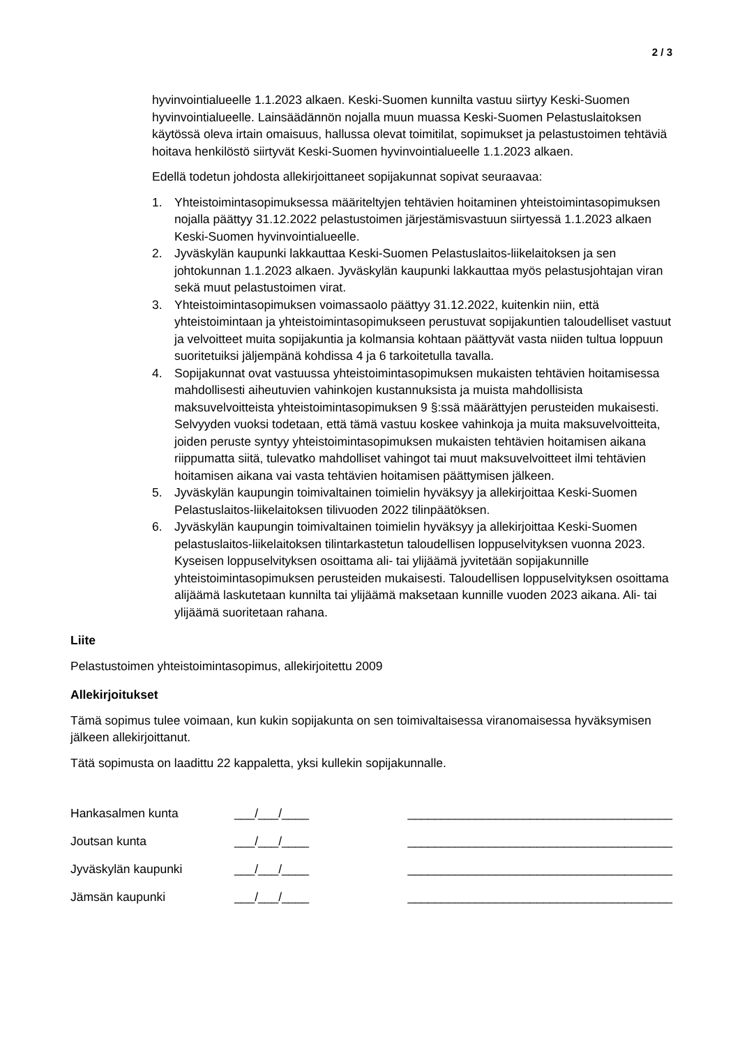2 / 3
hyvinvointialueelle 1.1.2023 alkaen. Keski-Suomen kunnilta vastuu siirtyy Keski-Suomen hyvinvointialueelle. Lainsäädännön nojalla muun muassa Keski-Suomen Pelastuslaitoksen käytössä oleva irtain omaisuus, hallussa olevat toimitilat, sopimukset ja pelastustoimen tehtäviä hoitava henkilöstö siirtyvät Keski-Suomen hyvinvointialueelle 1.1.2023 alkaen.
Edellä todetun johdosta allekirjoittaneet sopijakunnat sopivat seuraavaa:
1. Yhteistoimintasopimuksessa määriteltyjen tehtävien hoitaminen yhteistoimintasopimuksen nojalla päättyy 31.12.2022 pelastustoimen järjestämisvastuun siirtyessä 1.1.2023 alkaen Keski-Suomen hyvinvointialueelle.
2. Jyväskylän kaupunki lakkauttaa Keski-Suomen Pelastuslaitos-liikelaitoksen ja sen johtokunnan 1.1.2023 alkaen. Jyväskylän kaupunki lakkauttaa myös pelastusjohtajan viran sekä muut pelastustoimen virat.
3. Yhteistoimintasopimuksen voimassaolo päättyy 31.12.2022, kuitenkin niin, että yhteistoimintaan ja yhteistoimintasopimukseen perustuvat sopijakuntien taloudelliset vastuut ja velvoitteet muita sopijakuntia ja kolmansia kohtaan päättyvät vasta niiden tultua loppuun suoritetuiksi jäljempänä kohdissa 4 ja 6 tarkoitetulla tavalla.
4. Sopijakunnat ovat vastuussa yhteistoimintasopimuksen mukaisten tehtävien hoitamisessa mahdollisesti aiheutuvien vahinkojen kustannuksista ja muista mahdollisista maksuvelvoitteista yhteistoimintasopimuksen 9 §:ssä määrättyjen perusteiden mukaisesti. Selvyyden vuoksi todetaan, että tämä vastuu koskee vahinkoja ja muita maksuvelvoitteita, joiden peruste syntyy yhteistoimintasopimuksen mukaisten tehtävien hoitamisen aikana riippumatta siitä, tulevatko mahdolliset vahingot tai muut maksuvelvoitteet ilmi tehtävien hoitamisen aikana vai vasta tehtävien hoitamisen päättymisen jälkeen.
5. Jyväskylän kaupungin toimivaltainen toimielin hyväksyy ja allekirjoittaa Keski-Suomen Pelastuslaitos-liikelaitoksen tilivuoden 2022 tilinpäätöksen.
6. Jyväskylän kaupungin toimivaltainen toimielin hyväksyy ja allekirjoittaa Keski-Suomen pelastuslaitos-liikelaitoksen tilintarkastetun taloudellisen loppuselvityksen vuonna 2023. Kyseisen loppuselvityksen osoittama ali- tai ylijäämä jyvitetään sopijakunnille yhteistoimintasopimuksen perusteiden mukaisesti. Taloudellisen loppuselvityksen osoittama alijäämä laskutetaan kunnilta tai ylijäämä maksetaan kunnille vuoden 2023 aikana. Ali- tai ylijäämä suoritetaan rahana.
Liite
Pelastustoimen yhteistoimintasopimus, allekirjoitettu 2009
Allekirjoitukset
Tämä sopimus tulee voimaan, kun kukin sopijakunta on sen toimivaltaisessa viranomaisessa hyväksymisen jälkeen allekirjoittanut.
Tätä sopimusta on laadittu 22 kappaletta, yksi kullekin sopijakunnalle.
| Hankasalmen kunta | ___/___/____ | _______________________________________ |
| Joutsan kunta | ___/___/____ | _______________________________________ |
| Jyväskylän kaupunki | ___/___/____ | _______________________________________ |
| Jämsän kaupunki | ___/___/____ | _______________________________________ |